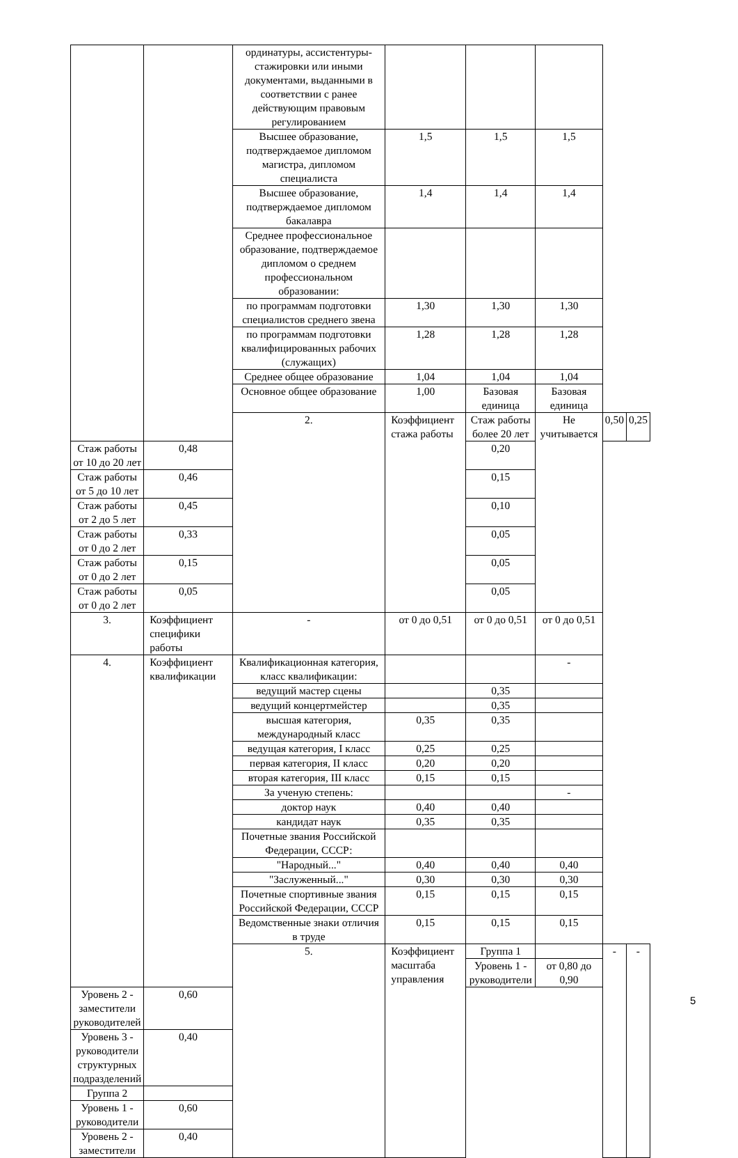| | | ординатуры, ассистентуры-стажировки или иными документами, выданными в соответствии с ранее действующим правовым регулированием | | | | | |
| | | Высшее образование, подтверждаемое дипломом магистра, дипломом специалиста | 1,5 | 1,5 | 1,5 | | |
| | | Высшее образование, подтверждаемое дипломом бакалавра | 1,4 | 1,4 | 1,4 | | |
| | | Среднее профессиональное образование, подтверждаемое дипломом о среднем профессиональном образовании: | | | | | |
| | | по программам подготовки специалистов среднего звена | 1,30 | 1,30 | 1,30 | | |
| | | по программам подготовки квалифицированных рабочих (служащих) | 1,28 | 1,28 | 1,28 | | |
| | | Среднее общее образование | 1,04 | 1,04 | 1,04 | | |
| | | Основное общее образование | 1,00 | Базовая единица | Базовая единица | | |
| | | 2. | Коэффициент стажа работы | Стаж работы более 20 лет | Не учитывается | 0,50 | 0,25 |
| Стаж работы от 10 до 20 лет | 0,48 | | | 0,20 | | | |
| Стаж работы от 5 до 10 лет | 0,46 | | | 0,15 | | | |
| Стаж работы от 2 до 5 лет | 0,45 | | | 0,10 | | | |
| Стаж работы от 0 до 2 лет | 0,33 | | | 0,05 | | | |
| Стаж работы от 0 до 2 лет | 0,15 | | | 0,05 | | | |
| Стаж работы от 0 до 2 лет | 0,05 | | | 0,05 | | | |
| 3. | Коэффициент специфики работы | - | от 0 до 0,51 | от 0 до 0,51 | от 0 до 0,51 | | |
| 4. | Коэффициент квалификации | Квалификационная категория, класс квалификации: | | | - | | |
| | | ведущий мастер сцены | | 0,35 | | | |
| | | ведущий концертмейстер | | 0,35 | | | |
| | | высшая категория, международный класс | 0,35 | 0,35 | | | |
| | | ведущая категория, I класс | 0,25 | 0,25 | | | |
| | | первая категория, II класс | 0,20 | 0,20 | | | |
| | | вторая категория, III класс | 0,15 | 0,15 | | | |
| | | За ученую степень: | | | - | | |
| | | доктор наук | 0,40 | 0,40 | | | |
| | | кандидат наук | 0,35 | 0,35 | | | |
| | | Почетные звания Российской Федерации, СССР: | | | | | |
| | | "Народный..." | 0,40 | 0,40 | 0,40 | | |
| | | "Заслуженный..." | 0,30 | 0,30 | 0,30 | | |
| | | Почетные спортивные звания Российской Федерации, СССР | 0,15 | 0,15 | 0,15 | | |
| | | Ведомственные знаки отличия в труде | 0,15 | 0,15 | 0,15 | | |
| | | 5. | Коэффициент масштаба управления | Группа 1 | | - | - |
| | | | | Уровень 1 - руководители | от 0,80 до 0,90 | | |
| Уровень 2 - заместители руководителей | 0,60 | | | | | | |
| Уровень 3 - руководители структурных подразделений | 0,40 | | | | | | |
| Группа 2 | | | | | | | |
| Уровень 1 - руководители | 0,60 | | | | | | |
| Уровень 2 - заместители | 0,40 | | | | | | |
5